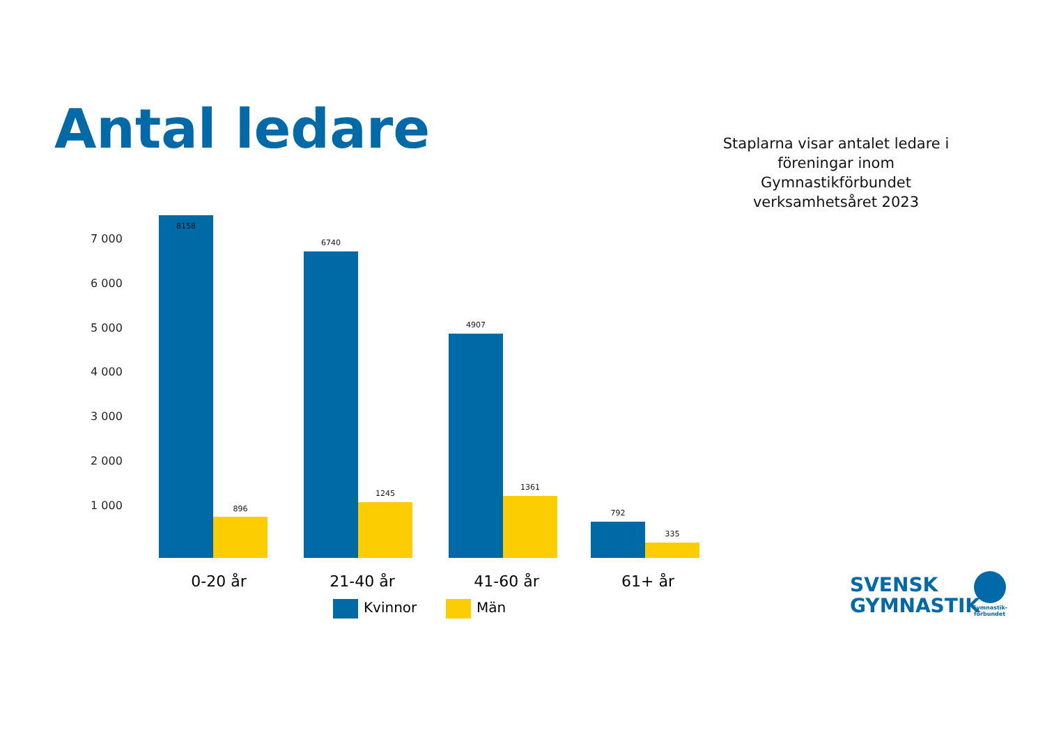Antal ledare
Staplarna visar antalet ledare i föreningar inom Gymnastikförbundet verksamhetsåret 2023
7 000
6 000
5 000
4 000
3 000
2 000
1 000
8158
896
6740
1245
4907
1361
792
335
0-20 år 21-40 år 41-60 år 61+ år
Kvinnor Män
SVENSK
GYMNASTIK
Gymnastik-
förbundet